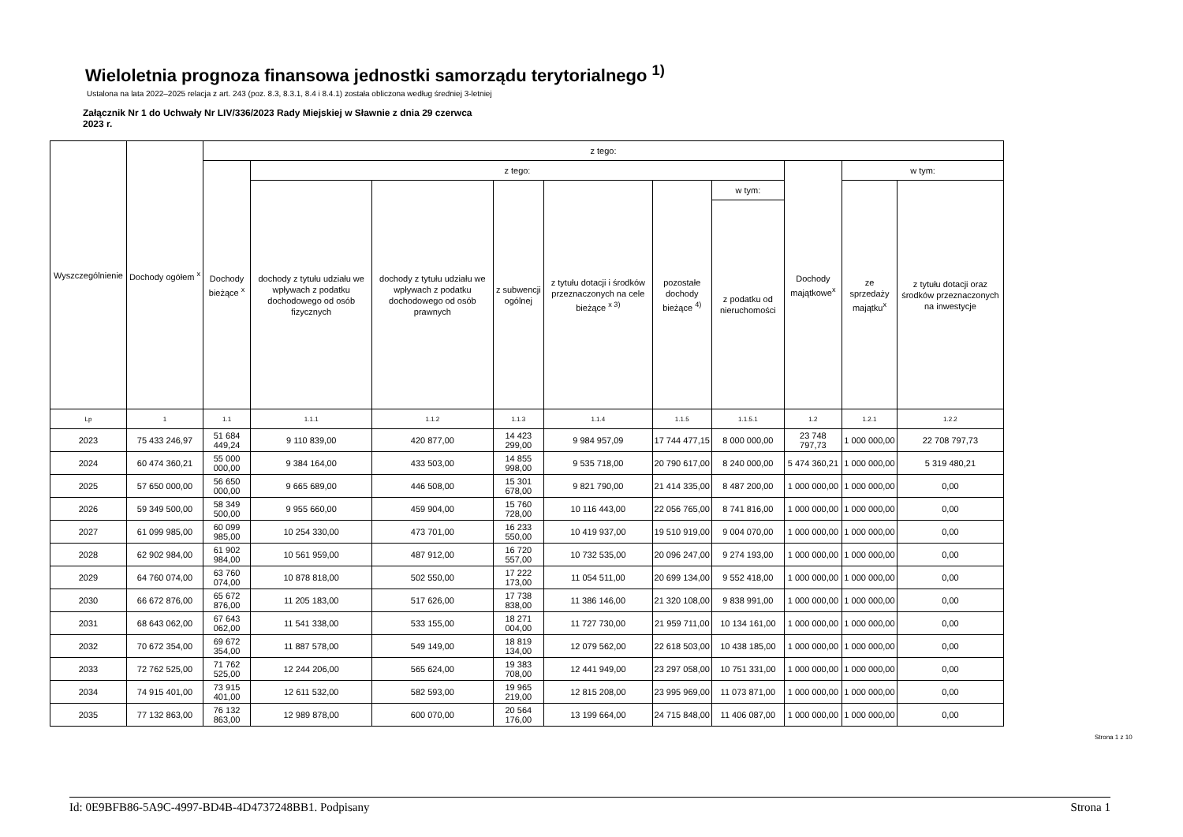Wieloletnia prognoza finansowa jednostki samorządu terytorialnego <sup>1)</sup>
Ustalona na lata 2022–2025 relacja z art. 243 (poz. 8.3, 8.3.1, 8.4 i 8.4.1) została obliczona według średniej 3-letniej
Załącznik Nr 1 do Uchwały Nr LIV/336/2023 Rady Miejskiej w Sławnie z dnia 29 czerwca 2023 r.
| Wyszczególnienie | Dochody ogółem <sup>x</sup> | z tego: | | | | | | | | | |
| --- | --- | --- | --- | --- | --- | --- | --- | --- | --- | --- | --- |
| | | Dochody bieżące <sup>x</sup> | z tego: | | | | | | Dochody majątkowe<sup>x</sup> | w tym: | |
| | | | dochody z tytułu udziału we wpływach z podatku dochodowego od osób fizycznych | dochody z tytułu udziału we wpływach z podatku dochodowego od osób prawnych | z subwencji ogólnej | z tytułu dotacji i środków przeznaczonych na cele bieżące <sup>x 3)</sup> | pozostałe dochody bieżące <sup>4)</sup> | w tym: | | ze sprzedaży majątku<sup>x</sup> | z tytułu dotacji oraz środków przeznaczonych na inwestycje |
| | | | | | | | | z podatku od nieruchomości | | | |
| Lp | 1 | 1.1 | 1.1.1 | 1.1.2 | 1.1.3 | 1.1.4 | 1.1.5 | 1.1.5.1 | 1.2 | 1.2.1 | 1.2.2 |
| 2023 | 75 433 246,97 | 51 684 449,24 | 9 110 839,00 | 420 877,00 | 14 423 299,00 | 9 984 957,09 | 17 744 477,15 | 8 000 000,00 | 23 748 797,73 | 1 000 000,00 | 22 708 797,73 |
| 2024 | 60 474 360,21 | 55 000 000,00 | 9 384 164,00 | 433 503,00 | 14 855 998,00 | 9 535 718,00 | 20 790 617,00 | 8 240 000,00 | 5 474 360,21 | 1 000 000,00 | 5 319 480,21 |
| 2025 | 57 650 000,00 | 56 650 000,00 | 9 665 689,00 | 446 508,00 | 15 301 678,00 | 9 821 790,00 | 21 414 335,00 | 8 487 200,00 | 1 000 000,00 | 1 000 000,00 | 0,00 |
| 2026 | 59 349 500,00 | 58 349 500,00 | 9 955 660,00 | 459 904,00 | 15 760 728,00 | 10 116 443,00 | 22 056 765,00 | 8 741 816,00 | 1 000 000,00 | 1 000 000,00 | 0,00 |
| 2027 | 61 099 985,00 | 60 099 985,00 | 10 254 330,00 | 473 701,00 | 16 233 550,00 | 10 419 937,00 | 19 510 919,00 | 9 004 070,00 | 1 000 000,00 | 1 000 000,00 | 0,00 |
| 2028 | 62 902 984,00 | 61 902 984,00 | 10 561 959,00 | 487 912,00 | 16 720 557,00 | 10 732 535,00 | 20 096 247,00 | 9 274 193,00 | 1 000 000,00 | 1 000 000,00 | 0,00 |
| 2029 | 64 760 074,00 | 63 760 074,00 | 10 878 818,00 | 502 550,00 | 17 222 173,00 | 11 054 511,00 | 20 699 134,00 | 9 552 418,00 | 1 000 000,00 | 1 000 000,00 | 0,00 |
| 2030 | 66 672 876,00 | 65 672 876,00 | 11 205 183,00 | 517 626,00 | 17 738 838,00 | 11 386 146,00 | 21 320 108,00 | 9 838 991,00 | 1 000 000,00 | 1 000 000,00 | 0,00 |
| 2031 | 68 643 062,00 | 67 643 062,00 | 11 541 338,00 | 533 155,00 | 18 271 004,00 | 11 727 730,00 | 21 959 711,00 | 10 134 161,00 | 1 000 000,00 | 1 000 000,00 | 0,00 |
| 2032 | 70 672 354,00 | 69 672 354,00 | 11 887 578,00 | 549 149,00 | 18 819 134,00 | 12 079 562,00 | 22 618 503,00 | 10 438 185,00 | 1 000 000,00 | 1 000 000,00 | 0,00 |
| 2033 | 72 762 525,00 | 71 762 525,00 | 12 244 206,00 | 565 624,00 | 19 383 708,00 | 12 441 949,00 | 23 297 058,00 | 10 751 331,00 | 1 000 000,00 | 1 000 000,00 | 0,00 |
| 2034 | 74 915 401,00 | 73 915 401,00 | 12 611 532,00 | 582 593,00 | 19 965 219,00 | 12 815 208,00 | 23 995 969,00 | 11 073 871,00 | 1 000 000,00 | 1 000 000,00 | 0,00 |
| 2035 | 77 132 863,00 | 76 132 863,00 | 12 989 878,00 | 600 070,00 | 20 564 176,00 | 13 199 664,00 | 24 715 848,00 | 11 406 087,00 | 1 000 000,00 | 1 000 000,00 | 0,00 |
Strona 1 z 10
Id: 0E9BFB86-5A9C-4997-BD4B-4D4737248BB1. Podpisany Strona 1